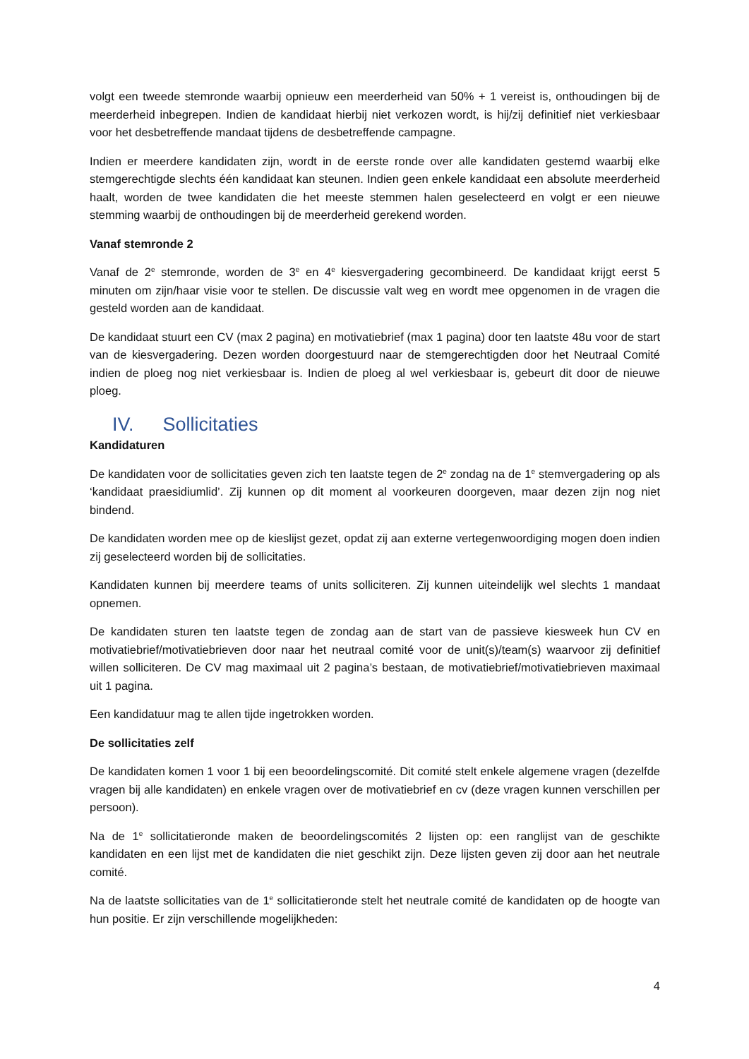volgt een tweede stemronde waarbij opnieuw een meerderheid van 50% + 1 vereist is, onthoudingen bij de meerderheid inbegrepen. Indien de kandidaat hierbij niet verkozen wordt, is hij/zij definitief niet verkiesbaar voor het desbetreffende mandaat tijdens de desbetreffende campagne.
Indien er meerdere kandidaten zijn, wordt in de eerste ronde over alle kandidaten gestemd waarbij elke stemgerechtigde slechts één kandidaat kan steunen. Indien geen enkele kandidaat een absolute meerderheid haalt, worden de twee kandidaten die het meeste stemmen halen geselecteerd en volgt er een nieuwe stemming waarbij de onthoudingen bij de meerderheid gerekend worden.
Vanaf stemronde 2
Vanaf de 2<sup>e</sup> stemronde, worden de 3<sup>e</sup> en 4<sup>e</sup> kiesvergadering gecombineerd. De kandidaat krijgt eerst 5 minuten om zijn/haar visie voor te stellen. De discussie valt weg en wordt mee opgenomen in de vragen die gesteld worden aan de kandidaat.
De kandidaat stuurt een CV (max 2 pagina) en motivatiebrief (max 1 pagina) door ten laatste 48u voor de start van de kiesvergadering. Dezen worden doorgestuurd naar de stemgerechtigden door het Neutraal Comité indien de ploeg nog niet verkiesbaar is. Indien de ploeg al wel verkiesbaar is, gebeurt dit door de nieuwe ploeg.
IV. Sollicitaties
Kandidaturen
De kandidaten voor de sollicitaties geven zich ten laatste tegen de 2<sup>e</sup> zondag na de 1<sup>e</sup> stemvergadering op als ‘kandidaat praesidiumlid’. Zij kunnen op dit moment al voorkeuren doorgeven, maar dezen zijn nog niet bindend.
De kandidaten worden mee op de kieslijst gezet, opdat zij aan externe vertegenwoordiging mogen doen indien zij geselecteerd worden bij de sollicitaties.
Kandidaten kunnen bij meerdere teams of units solliciteren. Zij kunnen uiteindelijk wel slechts 1 mandaat opnemen.
De kandidaten sturen ten laatste tegen de zondag aan de start van de passieve kiesweek hun CV en motivatiebrief/motivatiebrieven door naar het neutraal comité voor de unit(s)/team(s) waarvoor zij definitief willen solliciteren. De CV mag maximaal uit 2 pagina’s bestaan, de motivatiebrief/motivatiebrieven maximaal uit 1 pagina.
Een kandidatuur mag te allen tijde ingetrokken worden.
De sollicitaties zelf
De kandidaten komen 1 voor 1 bij een beoordelingscomité. Dit comité stelt enkele algemene vragen (dezelfde vragen bij alle kandidaten) en enkele vragen over de motivatiebrief en cv (deze vragen kunnen verschillen per persoon).
Na de 1<sup>e</sup> sollicitatieronde maken de beoordelingscomités 2 lijsten op: een ranglijst van de geschikte kandidaten en een lijst met de kandidaten die niet geschikt zijn. Deze lijsten geven zij door aan het neutrale comité.
Na de laatste sollicitaties van de 1<sup>e</sup> sollicitatieronde stelt het neutrale comité de kandidaten op de hoogte van hun positie. Er zijn verschillende mogelijkheden:
4